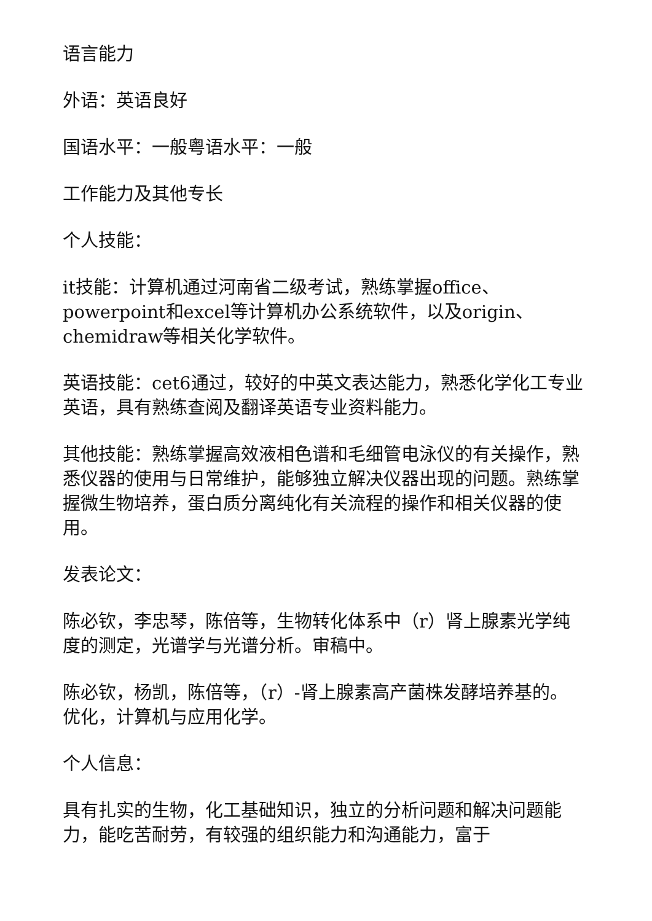语言能力
外语：英语良好
国语水平：一般粤语水平：一般
工作能力及其他专长
个人技能：
it技能：计算机通过河南省二级考试，熟练掌握office、powerpoint和excel等计算机办公系统软件，以及origin、chemidraw等相关化学软件。
英语技能：cet6通过，较好的中英文表达能力，熟悉化学化工专业英语，具有熟练查阅及翻译英语专业资料能力。
其他技能：熟练掌握高效液相色谱和毛细管电泳仪的有关操作，熟悉仪器的使用与日常维护，能够独立解决仪器出现的问题。熟练掌握微生物培养，蛋白质分离纯化有关流程的操作和相关仪器的使用。
发表论文：
陈必钦，李忠琴，陈倍等，生物转化体系中（r）肾上腺素光学纯度的测定，光谱学与光谱分析。审稿中。
陈必钦，杨凯，陈倍等，（r）-肾上腺素高产菌株发酵培养基的。优化，计算机与应用化学。
个人信息：
具有扎实的生物，化工基础知识，独立的分析问题和解决问题能力，能吃苦耐劳，有较强的组织能力和沟通能力，富于